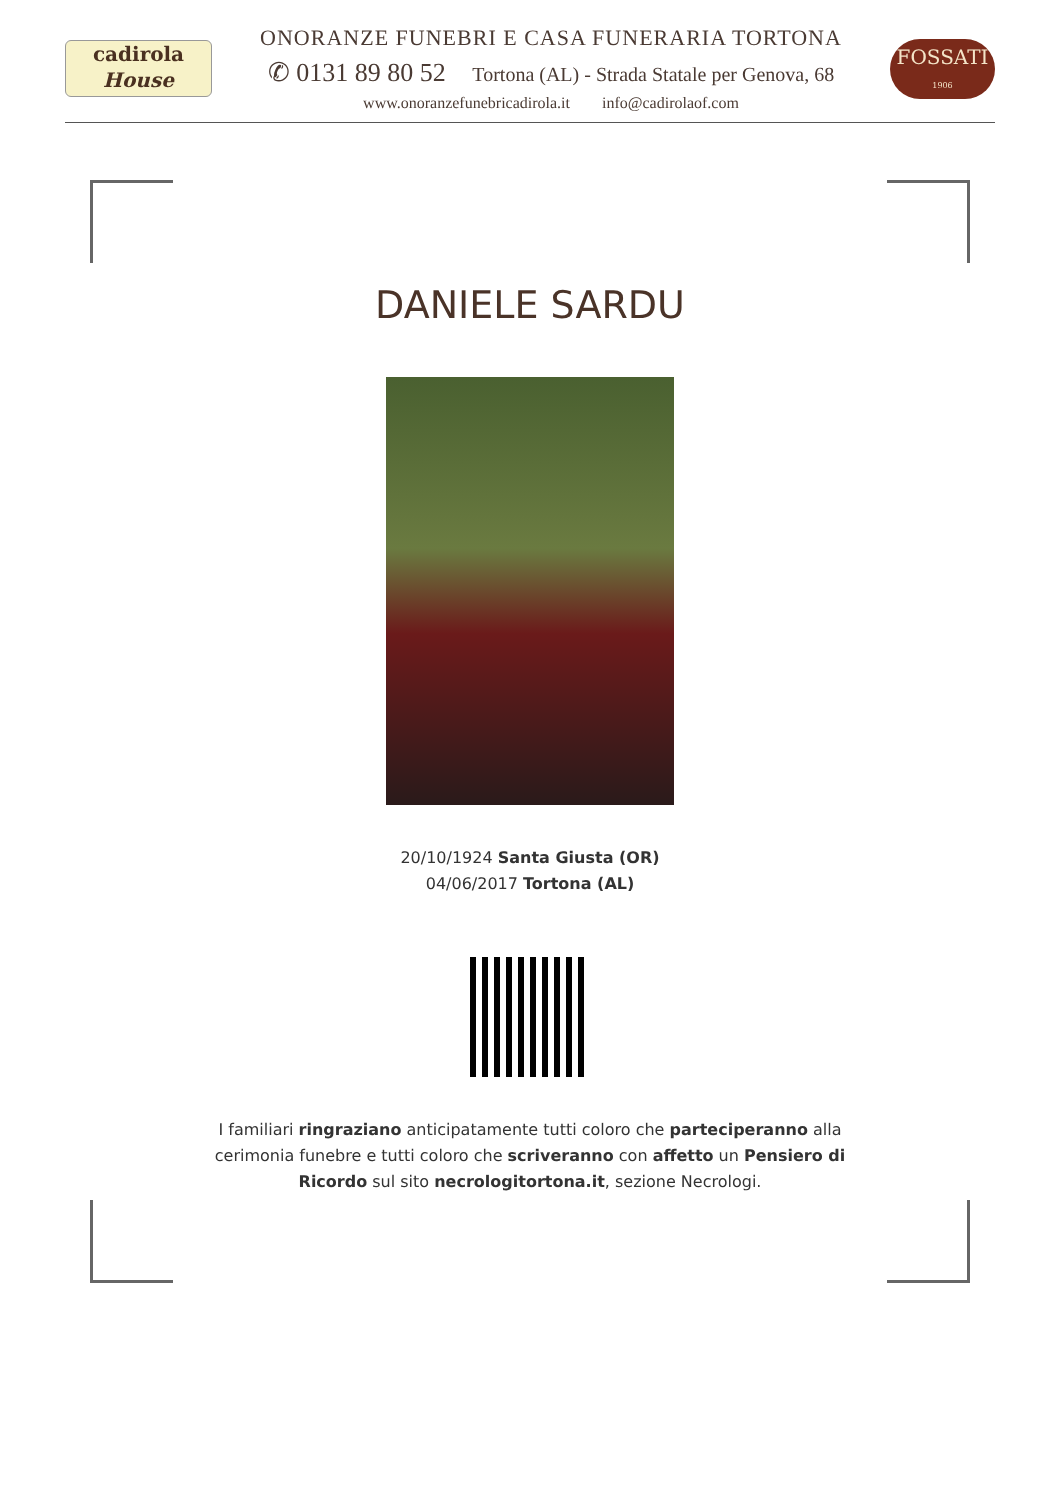cadirola
House
ONORANZE FUNEBRI E CASA FUNERARIA TORTONA
✆ 0131 89 80 52 Tortona (AL) - Strada Statale per Genova, 68
www.onoranzefunebricadirola.it info@cadirolaof.com
FOSSATI
1906
DANIELE SARDU
20/10/1924 Santa Giusta (OR)
04/06/2017 Tortona (AL)
I familiari ringraziano anticipatamente tutti coloro che parteciperanno alla cerimonia funebre e tutti coloro che scriveranno con affetto un Pensiero di Ricordo sul sito necrologitortona.it, sezione Necrologi.